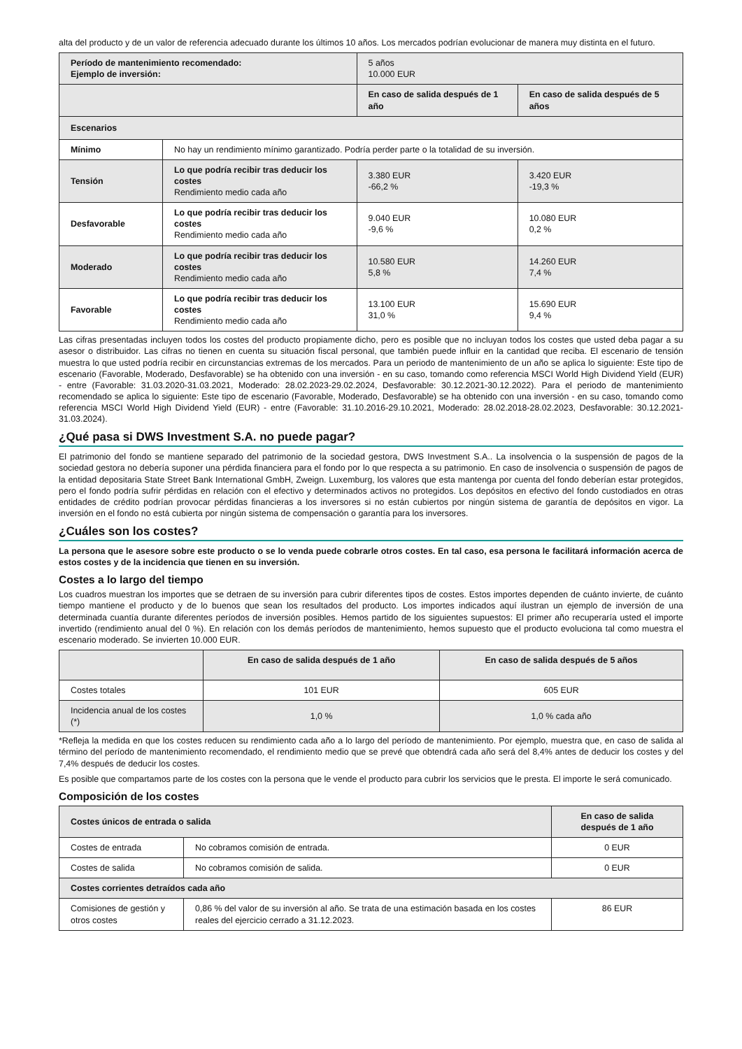alta del producto y de un valor de referencia adecuado durante los últimos 10 años. Los mercados podrían evolucionar de manera muy distinta en el futuro.
| Período de mantenimiento recomendado: Ejemplo de inversión: | | 5 años 10.000 EUR | |
| | | En caso de salida después de 1 año | En caso de salida después de 5 años |
| Escenarios | | | |
| Mínimo | No hay un rendimiento mínimo garantizado. Podría perder parte o la totalidad de su inversión. | | |
| Tensión | Lo que podría recibir tras deducir los costes Rendimiento medio cada año | 3.380 EUR -66,2 % | 3.420 EUR -19,3 % |
| Desfavorable | Lo que podría recibir tras deducir los costes Rendimiento medio cada año | 9.040 EUR -9,6 % | 10.080 EUR 0,2 % |
| Moderado | Lo que podría recibir tras deducir los costes Rendimiento medio cada año | 10.580 EUR 5,8 % | 14.260 EUR 7,4 % |
| Favorable | Lo que podría recibir tras deducir los costes Rendimiento medio cada año | 13.100 EUR 31,0 % | 15.690 EUR 9,4 % |
Las cifras presentadas incluyen todos los costes del producto propiamente dicho, pero es posible que no incluyan todos los costes que usted deba pagar a su asesor o distribuidor. Las cifras no tienen en cuenta su situación fiscal personal, que también puede influir en la cantidad que reciba. El escenario de tensión muestra lo que usted podría recibir en circunstancias extremas de los mercados. Para un periodo de mantenimiento de un año se aplica lo siguiente: Este tipo de escenario (Favorable, Moderado, Desfavorable) se ha obtenido con una inversión - en su caso, tomando como referencia MSCI World High Dividend Yield (EUR) - entre (Favorable: 31.03.2020-31.03.2021, Moderado: 28.02.2023-29.02.2024, Desfavorable: 30.12.2021-30.12.2022). Para el periodo de mantenimiento recomendado se aplica lo siguiente: Este tipo de escenario (Favorable, Moderado, Desfavorable) se ha obtenido con una inversión - en su caso, tomando como referencia MSCI World High Dividend Yield (EUR) - entre (Favorable: 31.10.2016-29.10.2021, Moderado: 28.02.2018-28.02.2023, Desfavorable: 30.12.2021-31.03.2024).
¿Qué pasa si DWS Investment S.A. no puede pagar?
El patrimonio del fondo se mantiene separado del patrimonio de la sociedad gestora, DWS Investment S.A.. La insolvencia o la suspensión de pagos de la sociedad gestora no debería suponer una pérdida financiera para el fondo por lo que respecta a su patrimonio. En caso de insolvencia o suspensión de pagos de la entidad depositaria State Street Bank International GmbH, Zweign. Luxemburg, los valores que esta mantenga por cuenta del fondo deberían estar protegidos, pero el fondo podría sufrir pérdidas en relación con el efectivo y determinados activos no protegidos. Los depósitos en efectivo del fondo custodiados en otras entidades de crédito podrían provocar pérdidas financieras a los inversores si no están cubiertos por ningún sistema de garantía de depósitos en vigor. La inversión en el fondo no está cubierta por ningún sistema de compensación o garantía para los inversores.
¿Cuáles son los costes?
La persona que le asesore sobre este producto o se lo venda puede cobrarle otros costes. En tal caso, esa persona le facilitará información acerca de estos costes y de la incidencia que tienen en su inversión.
Costes a lo largo del tiempo
Los cuadros muestran los importes que se detraen de su inversión para cubrir diferentes tipos de costes. Estos importes dependen de cuánto invierte, de cuánto tiempo mantiene el producto y de lo buenos que sean los resultados del producto. Los importes indicados aquí ilustran un ejemplo de inversión de una determinada cuantía durante diferentes períodos de inversión posibles. Hemos partido de los siguientes supuestos: El primer año recuperaría usted el importe invertido (rendimiento anual del 0 %). En relación con los demás períodos de mantenimiento, hemos supuesto que el producto evoluciona tal como muestra el escenario moderado. Se invierten 10.000 EUR.
| | En caso de salida después de 1 año | En caso de salida después de 5 años |
| Costes totales | 101 EUR | 605 EUR |
| Incidencia anual de los costes (*) | 1,0 % | 1,0 % cada año |
*Refleja la medida en que los costes reducen su rendimiento cada año a lo largo del período de mantenimiento. Por ejemplo, muestra que, en caso de salida al término del período de mantenimiento recomendado, el rendimiento medio que se prevé que obtendrá cada año será del 8,4% antes de deducir los costes y del 7,4% después de deducir los costes.
Es posible que compartamos parte de los costes con la persona que le vende el producto para cubrir los servicios que le presta. El importe le será comunicado.
Composición de los costes
| Costes únicos de entrada o salida | | En caso de salida después de 1 año |
| --- | --- | --- |
| Costes de entrada | No cobramos comisión de entrada. | 0 EUR |
| Costes de salida | No cobramos comisión de salida. | 0 EUR |
| Costes corrientes detraídos cada año | | |
| Comisiones de gestión y otros costes | 0,86 % del valor de su inversión al año. Se trata de una estimación basada en los costes reales del ejercicio cerrado a 31.12.2023. | 86 EUR |